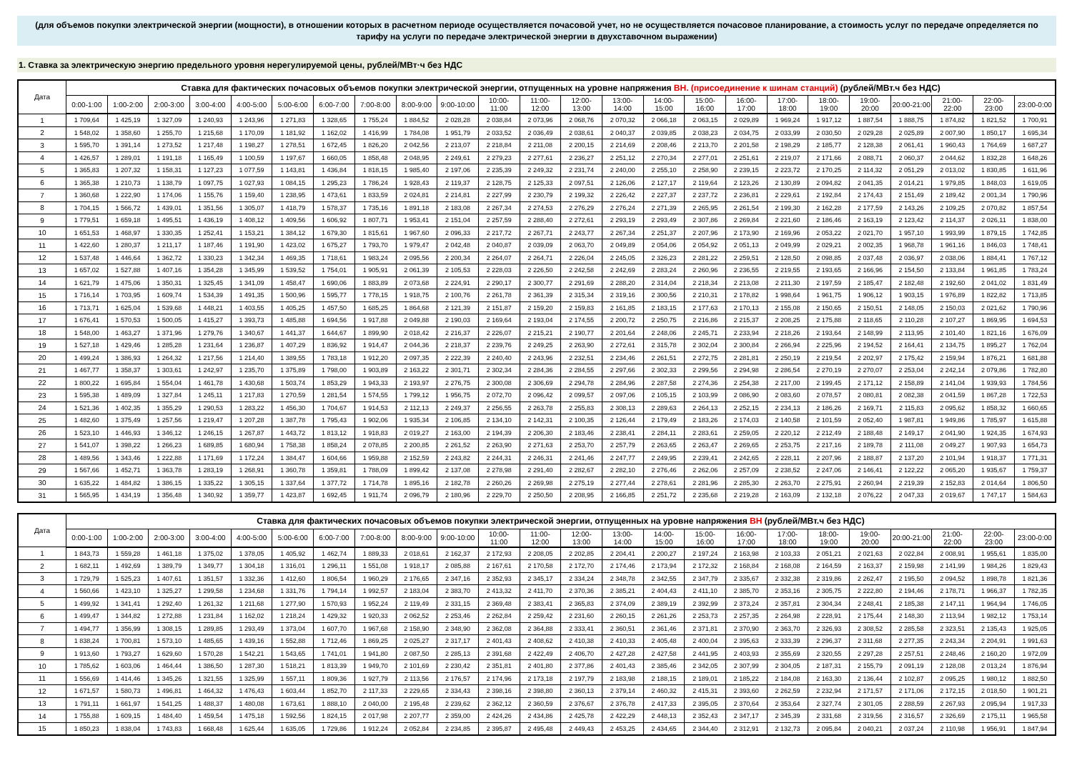(для объемов покупки электрической энергии (мощности), в отношении которых в расчетном периоде осуществляется почасовой учет, но не осуществляется почасовое планирование, а стоимость услуг по передаче определяется по тарифу на услуги по передаче электрической энергии в двухставочном выражении)
1. Ставка за электрическую энергию предельного уровня нерегулируемой цены, рублей/МВт·ч без НДС
| Дата | Ставка для фактических почасовых объемов покупки электрической энергии, отпущенных на уровне напряжения ВН. (присоединение к шинам станций) (рублей/МВт.ч без НДС) | | | | | | | | | | | | | | | | | | | | | | | |
| --- | --- | --- | --- | --- | --- | --- | --- | --- | --- | --- | --- | --- | --- | --- | --- | --- | --- | --- | --- | --- | --- | --- | --- | --- |
| | 0:00-1:00 | 1:00-2:00 | 2:00-3:00 | 3:00-4:00 | 4:00-5:00 | 5:00-6:00 | 6:00-7:00 | 7:00-8:00 | 8:00-9:00 | 9:00-10:00 | 10:00- 11:00 | 11:00- 12:00 | 12:00- 13:00 | 13:00- 14:00 | 14:00- 15:00 | 15:00- 16:00 | 16:00- 17:00 | 17:00- 18:00 | 18:00- 19:00 | 19:00- 20:00 | 20:00-21:00 | 21:00- 22:00 | 22:00- 23:00 | 23:00-0:00 |
| 1 | 1 709,64 | 1 425,19 | 1 327,09 | 1 240,93 | 1 243,96 | 1 271,83 | 1 328,65 | 1 755,24 | 1 884,52 | 2 028,28 | 2 038,84 | 2 073,96 | 2 068,76 | 2 070,32 | 2 066,18 | 2 063,15 | 2 029,89 | 1 969,24 | 1 917,12 | 1 887,54 | 1 888,75 | 1 874,82 | 1 821,52 | 1 700,91 |
| 2 | 1 548,02 | 1 358,60 | 1 255,70 | 1 215,68 | 1 170,09 | 1 181,92 | 1 162,02 | 1 416,99 | 1 784,08 | 1 951,79 | 2 033,52 | 2 036,49 | 2 038,61 | 2 040,37 | 2 039,85 | 2 038,23 | 2 034,75 | 2 033,99 | 2 030,50 | 2 029,28 | 2 025,89 | 2 007,90 | 1 850,17 | 1 695,34 |
| 3 | 1 595,70 | 1 391,14 | 1 273,52 | 1 217,48 | 1 198,27 | 1 278,51 | 1 672,45 | 1 826,20 | 2 042,56 | 2 213,07 | 2 218,84 | 2 211,08 | 2 200,15 | 2 214,69 | 2 208,46 | 2 213,70 | 2 201,58 | 2 198,29 | 2 185,77 | 2 128,38 | 2 061,41 | 1 960,43 | 1 764,69 | 1 687,27 |
| 4 | 1 426,57 | 1 289,01 | 1 191,18 | 1 165,49 | 1 100,59 | 1 197,67 | 1 660,05 | 1 858,48 | 2 048,95 | 2 249,61 | 2 279,23 | 2 277,61 | 2 236,27 | 2 251,12 | 2 270,34 | 2 277,01 | 2 251,61 | 2 219,07 | 2 171,66 | 2 088,71 | 2 060,37 | 2 044,62 | 1 832,28 | 1 648,26 |
| 5 | 1 365,83 | 1 207,32 | 1 158,31 | 1 127,23 | 1 077,59 | 1 143,81 | 1 436,84 | 1 818,15 | 1 985,40 | 2 197,06 | 2 235,39 | 2 249,32 | 2 231,74 | 2 240,00 | 2 255,10 | 2 258,90 | 2 239,15 | 2 223,72 | 2 170,25 | 2 114,32 | 2 051,29 | 2 013,02 | 1 830,85 | 1 611,96 |
| 6 | 1 365,38 | 1 210,73 | 1 138,79 | 1 097,75 | 1 027,93 | 1 084,15 | 1 295,23 | 1 786,24 | 1 928,43 | 2 119,37 | 2 128,75 | 2 125,33 | 2 097,51 | 2 126,06 | 2 127,17 | 2 119,64 | 2 123,26 | 2 130,89 | 2 094,82 | 2 041,35 | 2 014,21 | 1 979,85 | 1 848,03 | 1 619,05 |
| 7 | 1 360,68 | 1 222,90 | 1 174,06 | 1 155,76 | 1 159,40 | 1 238,95 | 1 473,61 | 1 833,59 | 2 024,81 | 2 214,81 | 2 227,99 | 2 230,79 | 2 199,32 | 2 226,42 | 2 227,37 | 2 237,72 | 2 236,81 | 2 229,61 | 2 192,84 | 2 174,43 | 2 151,49 | 2 189,42 | 2 001,34 | 1 790,96 |
| 8 | 1 704,15 | 1 566,72 | 1 439,01 | 1 351,56 | 1 305,07 | 1 418,79 | 1 578,37 | 1 735,16 | 1 891,18 | 2 183,08 | 2 267,34 | 2 274,53 | 2 276,29 | 2 276,24 | 2 271,39 | 2 265,95 | 2 261,54 | 2 199,30 | 2 162,28 | 2 177,59 | 2 143,26 | 2 109,25 | 2 070,82 | 1 857,54 |
| 9 | 1 779,51 | 1 659,18 | 1 495,51 | 1 436,19 | 1 408,12 | 1 409,56 | 1 606,92 | 1 807,71 | 1 953,41 | 2 151,04 | 2 257,59 | 2 288,40 | 2 272,61 | 2 293,19 | 2 293,49 | 2 307,86 | 2 269,84 | 2 221,60 | 2 186,46 | 2 163,19 | 2 123,42 | 2 114,37 | 2 026,11 | 1 838,00 |
| 10 | 1 651,53 | 1 468,97 | 1 330,35 | 1 252,41 | 1 153,21 | 1 384,12 | 1 679,30 | 1 815,61 | 1 967,60 | 2 096,33 | 2 217,72 | 2 267,71 | 2 243,77 | 2 267,34 | 2 251,37 | 2 207,96 | 2 173,90 | 2 169,96 | 2 053,22 | 2 021,70 | 1 957,10 | 1 993,99 | 1 879,15 | 1 742,85 |
| 11 | 1 422,60 | 1 280,37 | 1 211,17 | 1 187,46 | 1 191,90 | 1 423,02 | 1 675,27 | 1 793,70 | 1 979,47 | 2 042,48 | 2 040,87 | 2 039,09 | 2 063,70 | 2 049,89 | 2 054,06 | 2 054,92 | 2 051,13 | 2 049,99 | 2 029,21 | 2 002,35 | 1 968,78 | 1 961,16 | 1 846,03 | 1 748,41 |
| 12 | 1 537,48 | 1 446,64 | 1 362,72 | 1 330,23 | 1 342,34 | 1 469,35 | 1 718,61 | 1 983,24 | 2 095,56 | 2 200,34 | 2 264,07 | 2 264,71 | 2 226,04 | 2 245,05 | 2 326,23 | 2 281,22 | 2 259,51 | 2 128,50 | 2 098,85 | 2 037,48 | 2 036,97 | 2 038,06 | 1 884,41 | 1 767,12 |
| 13 | 1 657,02 | 1 527,88 | 1 407,16 | 1 354,28 | 1 345,99 | 1 539,52 | 1 754,01 | 1 905,91 | 2 061,39 | 2 105,53 | 2 228,03 | 2 226,50 | 2 242,58 | 2 242,69 | 2 283,24 | 2 260,96 | 2 236,55 | 2 219,55 | 2 193,65 | 2 166,96 | 2 154,50 | 2 133,84 | 1 961,85 | 1 783,24 |
| 14 | 1 621,79 | 1 475,06 | 1 350,31 | 1 325,45 | 1 341,09 | 1 458,47 | 1 690,06 | 1 883,89 | 2 073,68 | 2 224,91 | 2 290,17 | 2 300,77 | 2 291,69 | 2 288,20 | 2 314,04 | 2 218,34 | 2 213,08 | 2 211,30 | 2 197,59 | 2 185,47 | 2 182,48 | 2 192,60 | 2 041,02 | 1 831,49 |
| 15 | 1 716,14 | 1 703,95 | 1 609,74 | 1 534,39 | 1 491,35 | 1 500,96 | 1 595,77 | 1 778,15 | 1 918,75 | 2 100,76 | 2 261,78 | 2 361,39 | 2 315,34 | 2 319,16 | 2 300,56 | 2 210,31 | 2 178,82 | 1 998,64 | 1 961,75 | 1 906,12 | 1 903,15 | 1 976,89 | 1 822,82 | 1 713,85 |
| 16 | 1 713,71 | 1 625,04 | 1 539,68 | 1 448,21 | 1 403,55 | 1 405,25 | 1 457,50 | 1 685,25 | 1 864,68 | 2 121,39 | 2 151,87 | 2 159,20 | 2 159,83 | 2 161,85 | 2 183,15 | 2 177,63 | 2 170,13 | 2 155,08 | 2 150,65 | 2 150,51 | 2 148,05 | 2 150,03 | 2 021,62 | 1 790,96 |
| 17 | 1 676,41 | 1 570,53 | 1 500,05 | 1 415,27 | 1 393,73 | 1 485,88 | 1 694,56 | 1 917,88 | 2 049,88 | 2 190,03 | 2 169,64 | 2 193,04 | 2 174,55 | 2 200,72 | 2 250,75 | 2 216,86 | 2 215,37 | 2 208,25 | 2 175,88 | 2 118,65 | 2 110,28 | 2 107,27 | 1 869,95 | 1 694,53 |
| 18 | 1 548,00 | 1 463,27 | 1 371,96 | 1 279,76 | 1 340,67 | 1 441,37 | 1 644,67 | 1 899,90 | 2 018,42 | 2 216,37 | 2 226,07 | 2 215,21 | 2 190,77 | 2 201,64 | 2 248,06 | 2 245,71 | 2 233,94 | 2 218,26 | 2 193,64 | 2 148,99 | 2 113,95 | 2 101,40 | 1 821,16 | 1 676,09 |
| 19 | 1 527,18 | 1 429,46 | 1 285,28 | 1 231,64 | 1 236,87 | 1 407,29 | 1 836,92 | 1 914,47 | 2 044,36 | 2 218,37 | 2 239,76 | 2 249,25 | 2 263,90 | 2 272,61 | 2 315,78 | 2 302,04 | 2 300,84 | 2 266,94 | 2 225,96 | 2 194,52 | 2 164,41 | 2 134,75 | 1 895,27 | 1 762,04 |
| 20 | 1 499,24 | 1 386,93 | 1 264,32 | 1 217,56 | 1 214,40 | 1 389,55 | 1 783,18 | 1 912,20 | 2 097,35 | 2 222,39 | 2 240,40 | 2 243,96 | 2 232,51 | 2 234,46 | 2 261,51 | 2 272,75 | 2 281,81 | 2 250,19 | 2 219,54 | 2 202,97 | 2 175,42 | 2 159,94 | 1 876,21 | 1 681,88 |
| 21 | 1 467,77 | 1 358,37 | 1 303,61 | 1 242,97 | 1 235,70 | 1 375,89 | 1 798,00 | 1 903,89 | 2 163,22 | 2 301,71 | 2 302,34 | 2 284,36 | 2 284,55 | 2 297,66 | 2 302,33 | 2 299,56 | 2 294,98 | 2 286,54 | 2 270,19 | 2 270,07 | 2 253,04 | 2 242,14 | 2 079,86 | 1 782,80 |
| 22 | 1 800,22 | 1 695,84 | 1 554,04 | 1 461,78 | 1 430,68 | 1 503,74 | 1 853,29 | 1 943,33 | 2 193,97 | 2 276,75 | 2 300,08 | 2 306,69 | 2 294,78 | 2 284,96 | 2 287,58 | 2 274,36 | 2 254,38 | 2 217,00 | 2 199,45 | 2 171,12 | 2 158,89 | 2 141,04 | 1 939,93 | 1 784,56 |
| 23 | 1 595,38 | 1 489,09 | 1 327,84 | 1 245,11 | 1 217,83 | 1 270,59 | 1 281,54 | 1 574,55 | 1 799,12 | 1 956,75 | 2 072,70 | 2 096,42 | 2 099,57 | 2 097,06 | 2 105,15 | 2 103,99 | 2 086,90 | 2 083,60 | 2 078,57 | 2 080,81 | 2 082,38 | 2 041,59 | 1 867,28 | 1 722,53 |
| 24 | 1 521,36 | 1 402,35 | 1 355,29 | 1 290,53 | 1 283,22 | 1 456,30 | 1 704,67 | 1 914,53 | 2 112,13 | 2 249,37 | 2 256,55 | 2 263,78 | 2 255,83 | 2 308,13 | 2 289,63 | 2 264,13 | 2 252,15 | 2 234,13 | 2 186,26 | 2 169,71 | 2 115,83 | 2 095,62 | 1 858,32 | 1 660,65 |
| 25 | 1 482,60 | 1 375,49 | 1 257,56 | 1 219,47 | 1 207,28 | 1 387,78 | 1 795,43 | 1 902,06 | 1 935,34 | 2 106,85 | 2 134,10 | 2 142,31 | 2 100,35 | 2 126,44 | 2 179,49 | 2 183,26 | 2 174,03 | 2 140,58 | 2 101,59 | 2 052,40 | 1 987,81 | 1 949,86 | 1 785,97 | 1 615,88 |
| 26 | 1 523,10 | 1 446,93 | 1 346,12 | 1 246,15 | 1 267,87 | 1 443,72 | 1 813,12 | 1 918,83 | 2 019,27 | 2 163,00 | 2 194,39 | 2 206,30 | 2 183,46 | 2 238,41 | 2 284,11 | 2 283,61 | 2 259,05 | 2 220,12 | 2 212,49 | 2 188,48 | 2 149,17 | 2 041,90 | 1 924,35 | 1 674,93 |
| 27 | 1 541,07 | 1 398,22 | 1 266,23 | 1 689,85 | 1 680,94 | 1 758,38 | 1 858,24 | 2 078,85 | 2 200,85 | 2 261,52 | 2 263,90 | 2 271,63 | 2 253,70 | 2 257,79 | 2 263,65 | 2 263,47 | 2 269,65 | 2 253,75 | 2 217,16 | 2 189,78 | 2 111,08 | 2 049,27 | 1 907,93 | 1 654,73 |
| 28 | 1 489,56 | 1 343,46 | 1 222,88 | 1 171,69 | 1 172,24 | 1 384,47 | 1 604,66 | 1 959,88 | 2 152,59 | 2 243,82 | 2 244,31 | 2 246,31 | 2 241,46 | 2 247,77 | 2 249,95 | 2 239,41 | 2 242,65 | 2 228,11 | 2 207,96 | 2 188,87 | 2 137,20 | 2 101,94 | 1 918,37 | 1 771,31 |
| 29 | 1 567,66 | 1 452,71 | 1 363,78 | 1 283,19 | 1 268,91 | 1 360,78 | 1 359,81 | 1 788,09 | 1 899,42 | 2 137,08 | 2 278,98 | 2 291,40 | 2 282,67 | 2 282,10 | 2 276,46 | 2 262,06 | 2 257,09 | 2 238,52 | 2 247,06 | 2 146,41 | 2 122,22 | 2 065,20 | 1 935,67 | 1 759,37 |
| 30 | 1 635,22 | 1 484,82 | 1 386,15 | 1 335,22 | 1 305,15 | 1 337,64 | 1 377,72 | 1 714,78 | 1 895,16 | 2 182,78 | 2 260,26 | 2 269,98 | 2 275,19 | 2 277,44 | 2 278,61 | 2 281,96 | 2 285,30 | 2 263,70 | 2 275,91 | 2 260,94 | 2 219,39 | 2 152,83 | 2 014,64 | 1 806,50 |
| 31 | 1 565,95 | 1 434,19 | 1 356,48 | 1 340,92 | 1 359,77 | 1 423,87 | 1 692,45 | 1 911,74 | 2 096,79 | 2 180,96 | 2 229,70 | 2 250,50 | 2 208,95 | 2 166,85 | 2 251,72 | 2 235,68 | 2 219,28 | 2 163,09 | 2 132,18 | 2 076,22 | 2 047,33 | 2 019,67 | 1 747,17 | 1 584,63 |
| Дата | Ставка для фактических почасовых объемов покупки электрической энергии, отпущенных на уровне напряжения ВН (рублей/МВт.ч без НДС) | | | | | | | | | | | | | | | | | | | | | | | |
| --- | --- | --- | --- | --- | --- | --- | --- | --- | --- | --- | --- | --- | --- | --- | --- | --- | --- | --- | --- | --- | --- | --- | --- | --- |
| | 0:00-1:00 | 1:00-2:00 | 2:00-3:00 | 3:00-4:00 | 4:00-5:00 | 5:00-6:00 | 6:00-7:00 | 7:00-8:00 | 8:00-9:00 | 9:00-10:00 | 10:00- 11:00 | 11:00- 12:00 | 12:00- 13:00 | 13:00- 14:00 | 14:00- 15:00 | 15:00- 16:00 | 16:00- 17:00 | 17:00- 18:00 | 18:00- 19:00 | 19:00- 20:00 | 20:00-21:00 | 21:00- 22:00 | 22:00- 23:00 | 23:00-0:00 |
| 1 | 1 843,73 | 1 559,28 | 1 461,18 | 1 375,02 | 1 378,05 | 1 405,92 | 1 462,74 | 1 889,33 | 2 018,61 | 2 162,37 | 2 172,93 | 2 208,05 | 2 202,85 | 2 204,41 | 2 200,27 | 2 197,24 | 2 163,98 | 2 103,33 | 2 051,21 | 2 021,63 | 2 022,84 | 2 008,91 | 1 955,61 | 1 835,00 |
| 2 | 1 682,11 | 1 492,69 | 1 389,79 | 1 349,77 | 1 304,18 | 1 316,01 | 1 296,11 | 1 551,08 | 1 918,17 | 2 085,88 | 2 167,61 | 2 170,58 | 2 172,70 | 2 174,46 | 2 173,94 | 2 172,32 | 2 168,84 | 2 168,08 | 2 164,59 | 2 163,37 | 2 159,98 | 2 141,99 | 1 984,26 | 1 829,43 |
| 3 | 1 729,79 | 1 525,23 | 1 407,61 | 1 351,57 | 1 332,36 | 1 412,60 | 1 806,54 | 1 960,29 | 2 176,65 | 2 347,16 | 2 352,93 | 2 345,17 | 2 334,24 | 2 348,78 | 2 342,55 | 2 347,79 | 2 335,67 | 2 332,38 | 2 319,86 | 2 262,47 | 2 195,50 | 2 094,52 | 1 898,78 | 1 821,36 |
| 4 | 1 560,66 | 1 423,10 | 1 325,27 | 1 299,58 | 1 234,68 | 1 331,76 | 1 794,14 | 1 992,57 | 2 183,04 | 2 383,70 | 2 413,32 | 2 411,70 | 2 370,36 | 2 385,21 | 2 404,43 | 2 411,10 | 2 385,70 | 2 353,16 | 2 305,75 | 2 222,80 | 2 194,46 | 2 178,71 | 1 966,37 | 1 782,35 |
| 5 | 1 499,92 | 1 341,41 | 1 292,40 | 1 261,32 | 1 211,68 | 1 277,90 | 1 570,93 | 1 952,24 | 2 119,49 | 2 331,15 | 2 369,48 | 2 383,41 | 2 365,83 | 2 374,09 | 2 389,19 | 2 392,99 | 2 373,24 | 2 357,81 | 2 304,34 | 2 248,41 | 2 185,38 | 2 147,11 | 1 964,94 | 1 746,05 |
| 6 | 1 499,47 | 1 344,82 | 1 272,88 | 1 231,84 | 1 162,02 | 1 218,24 | 1 429,32 | 1 920,33 | 2 062,52 | 2 253,46 | 2 262,84 | 2 259,42 | 2 231,60 | 2 260,15 | 2 261,26 | 2 253,73 | 2 257,35 | 2 264,98 | 2 228,91 | 2 175,44 | 2 148,30 | 2 113,94 | 1 982,12 | 1 753,14 |
| 7 | 1 494,77 | 1 356,99 | 1 308,15 | 1 289,85 | 1 293,49 | 1 373,04 | 1 607,70 | 1 967,68 | 2 158,90 | 2 348,90 | 2 362,08 | 2 364,88 | 2 333,41 | 2 360,51 | 2 361,46 | 2 371,81 | 2 370,90 | 2 363,70 | 2 326,93 | 2 308,52 | 2 285,58 | 2 323,51 | 2 135,43 | 1 925,05 |
| 8 | 1 838,24 | 1 700,81 | 1 573,10 | 1 485,65 | 1 439,16 | 1 552,88 | 1 712,46 | 1 869,25 | 2 025,27 | 2 317,17 | 2 401,43 | 2 408,62 | 2 410,38 | 2 410,33 | 2 405,48 | 2 400,04 | 2 395,63 | 2 333,39 | 2 296,37 | 2 311,68 | 2 277,35 | 2 243,34 | 2 204,91 | 1 991,63 |
| 9 | 1 913,60 | 1 793,27 | 1 629,60 | 1 570,28 | 1 542,21 | 1 543,65 | 1 741,01 | 1 941,80 | 2 087,50 | 2 285,13 | 2 391,68 | 2 422,49 | 2 406,70 | 2 427,28 | 2 427,58 | 2 441,95 | 2 403,93 | 2 355,69 | 2 320,55 | 2 297,28 | 2 257,51 | 2 248,46 | 2 160,20 | 1 972,09 |
| 10 | 1 785,62 | 1 603,06 | 1 464,44 | 1 386,50 | 1 287,30 | 1 518,21 | 1 813,39 | 1 949,70 | 2 101,69 | 2 230,42 | 2 351,81 | 2 401,80 | 2 377,86 | 2 401,43 | 2 385,46 | 2 342,05 | 2 307,99 | 2 304,05 | 2 187,31 | 2 155,79 | 2 091,19 | 2 128,08 | 2 013,24 | 1 876,94 |
| 11 | 1 556,69 | 1 414,46 | 1 345,26 | 1 321,55 | 1 325,99 | 1 557,11 | 1 809,36 | 1 927,79 | 2 113,56 | 2 176,57 | 2 174,96 | 2 173,18 | 2 197,79 | 2 183,98 | 2 188,15 | 2 189,01 | 2 185,22 | 2 184,08 | 2 163,30 | 2 136,44 | 2 102,87 | 2 095,25 | 1 980,12 | 1 882,50 |
| 12 | 1 671,57 | 1 580,73 | 1 496,81 | 1 464,32 | 1 476,43 | 1 603,44 | 1 852,70 | 2 117,33 | 2 229,65 | 2 334,43 | 2 398,16 | 2 398,80 | 2 360,13 | 2 379,14 | 2 460,32 | 2 415,31 | 2 393,60 | 2 262,59 | 2 232,94 | 2 171,57 | 2 171,06 | 2 172,15 | 2 018,50 | 1 901,21 |
| 13 | 1 791,11 | 1 661,97 | 1 541,25 | 1 488,37 | 1 480,08 | 1 673,61 | 1 888,10 | 2 040,00 | 2 195,48 | 2 239,62 | 2 362,12 | 2 360,59 | 2 376,67 | 2 376,78 | 2 417,33 | 2 395,05 | 2 370,64 | 2 353,64 | 2 327,74 | 2 301,05 | 2 288,59 | 2 267,93 | 2 095,94 | 1 917,33 |
| 14 | 1 755,88 | 1 609,15 | 1 484,40 | 1 459,54 | 1 475,18 | 1 592,56 | 1 824,15 | 2 017,98 | 2 207,77 | 2 359,00 | 2 424,26 | 2 434,86 | 2 425,78 | 2 422,29 | 2 448,13 | 2 352,43 | 2 347,17 | 2 345,39 | 2 331,68 | 2 319,56 | 2 316,57 | 2 326,69 | 2 175,11 | 1 965,58 |
| 15 | 1 850,23 | 1 838,04 | 1 743,83 | 1 668,48 | 1 625,44 | 1 635,05 | 1 729,86 | 1 912,24 | 2 052,84 | 2 234,85 | 2 395,87 | 2 495,48 | 2 449,43 | 2 453,25 | 2 434,65 | 2 344,40 | 2 312,91 | 2 132,73 | 2 095,84 | 2 040,21 | 2 037,24 | 2 110,98 | 1 956,91 | 1 847,94 |